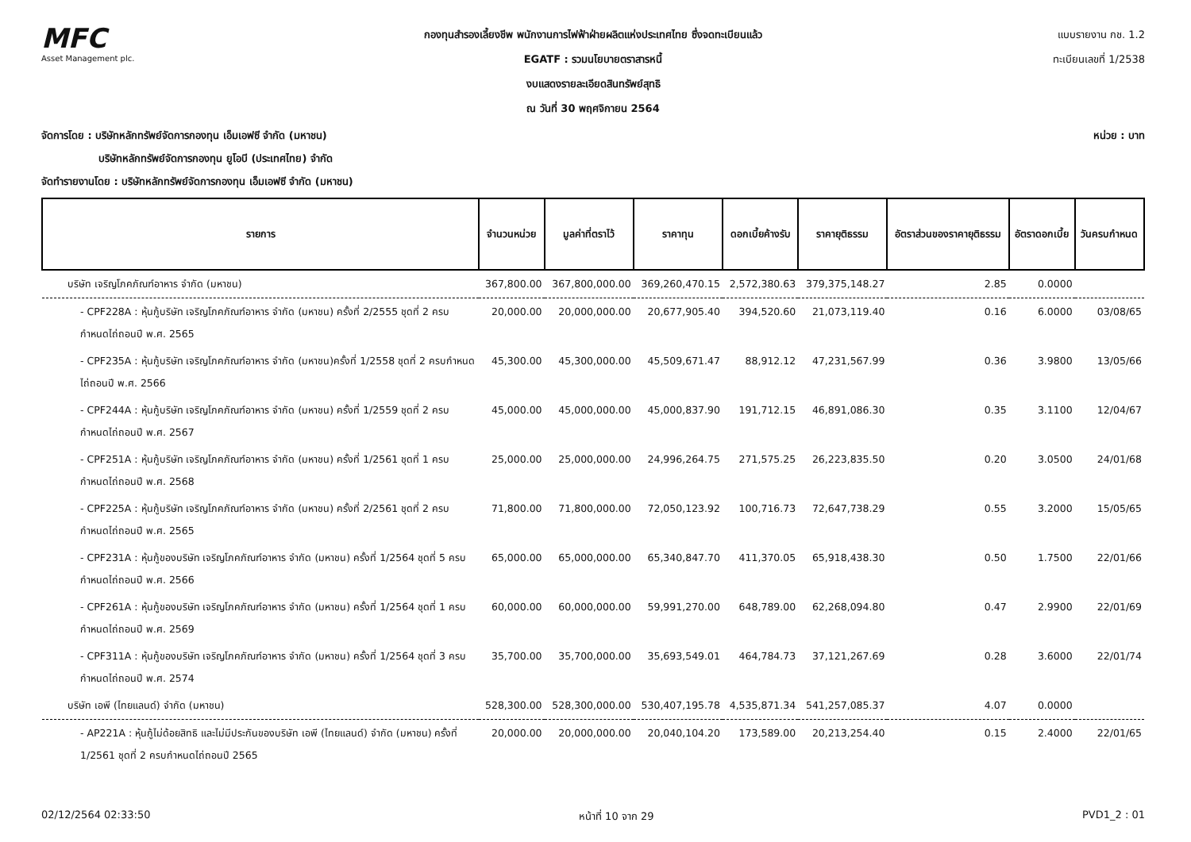MFC
Asset Management plc.
กองทุนสำรองเลี้ยงชีพ พนักงานการไฟฟ้าฝ่ายผลิตแห่งประเทศไทย ซึ่งจดทะเบียนแล้ว
EGATF : รวมนโยบายตราสารหนี้
งบแสดงรายละเอียดสินทรัพย์สุทธิ
ณ วันที่ 30 พฤศจิกายน 2564
แบบรายงาน กช. 1.2
ทะเบียนเลขที่ 1/2538
จัดการโดย : บริษัทหลักทรัพย์จัดการกองทุน เอ็มเอฟซี จำกัด (มหาชน)
บริษัทหลักทรัพย์จัดการกองทุน ยูโอบี (ประเทศไทย) จำกัด
จัดทำรายงานโดย : บริษัทหลักทรัพย์จัดการกองทุน เอ็มเอฟซี จำกัด (มหาชน)
หน่วย : บาท
| รายการ | จำนวนหน่วย | มูลค่าที่ตราไว้ | ราคาทุน | ดอกเบี้ยค้างรับ | ราคายุติธรรม | อัตราส่วนของราคายุติธรรม | อัตราดอกเบี้ย | วันครบกำหนด |
| --- | --- | --- | --- | --- | --- | --- | --- | --- |
| บริษัท เจริญโภคภัณฑ์อาหาร จำกัด (มหาชน) | 367,800.00 | 367,800,000.00 | 369,260,470.15 | 2,572,380.63 | 379,375,148.27 | 2.85 | 0.0000 | |
| - CPF228A : หุ้นกู้บริษัท เจริญโภคภัณฑ์อาหาร จำกัด (มหาชน) ครั้งที่ 2/2555 ชุดที่ 2 ครบกำหนดไถ่ถอนปี พ.ศ. 2565 | 20,000.00 | 20,000,000.00 | 20,677,905.40 | 394,520.60 | 21,073,119.40 | 0.16 | 6.0000 | 03/08/65 |
| - CPF235A : หุ้นกู้บริษัท เจริญโภคภัณฑ์อาหาร จำกัด (มหาชน)ครั้งที่ 1/2558 ชุดที่ 2 ครบกำหนดไถ่ถอนปี พ.ศ. 2566 | 45,300.00 | 45,300,000.00 | 45,509,671.47 | 88,912.12 | 47,231,567.99 | 0.36 | 3.9800 | 13/05/66 |
| - CPF244A : หุ้นกู้บริษัท เจริญโภคภัณฑ์อาหาร จำกัด (มหาชน) ครั้งที่ 1/2559 ชุดที่ 2 ครบกำหนดไถ่ถอนปี พ.ศ. 2567 | 45,000.00 | 45,000,000.00 | 45,000,837.90 | 191,712.15 | 46,891,086.30 | 0.35 | 3.1100 | 12/04/67 |
| - CPF251A : หุ้นกู้บริษัท เจริญโภคภัณฑ์อาหาร จำกัด (มหาชน) ครั้งที่ 1/2561 ชุดที่ 1 ครบกำหนดไถ่ถอนปี พ.ศ. 2568 | 25,000.00 | 25,000,000.00 | 24,996,264.75 | 271,575.25 | 26,223,835.50 | 0.20 | 3.0500 | 24/01/68 |
| - CPF225A : หุ้นกู้บริษัท เจริญโภคภัณฑ์อาหาร จำกัด (มหาชน) ครั้งที่ 2/2561 ชุดที่ 2 ครบกำหนดไถ่ถอนปี พ.ศ. 2565 | 71,800.00 | 71,800,000.00 | 72,050,123.92 | 100,716.73 | 72,647,738.29 | 0.55 | 3.2000 | 15/05/65 |
| - CPF231A : หุ้นกู้ของบริษัท เจริญโภคภัณฑ์อาหาร จำกัด (มหาชน) ครั้งที่ 1/2564 ชุดที่ 5 ครบกำหนดไถ่ถอนปี พ.ศ. 2566 | 65,000.00 | 65,000,000.00 | 65,340,847.70 | 411,370.05 | 65,918,438.30 | 0.50 | 1.7500 | 22/01/66 |
| - CPF261A : หุ้นกู้ของบริษัท เจริญโภคภัณฑ์อาหาร จำกัด (มหาชน) ครั้งที่ 1/2564 ชุดที่ 1 ครบกำหนดไถ่ถอนปี พ.ศ. 2569 | 60,000.00 | 60,000,000.00 | 59,991,270.00 | 648,789.00 | 62,268,094.80 | 0.47 | 2.9900 | 22/01/69 |
| - CPF311A : หุ้นกู้ของบริษัท เจริญโภคภัณฑ์อาหาร จำกัด (มหาชน) ครั้งที่ 1/2564 ชุดที่ 3 ครบกำหนดไถ่ถอนปี พ.ศ. 2574 | 35,700.00 | 35,700,000.00 | 35,693,549.01 | 464,784.73 | 37,121,267.69 | 0.28 | 3.6000 | 22/01/74 |
| บริษัท เอพี (ไทยแลนด์) จำกัด (มหาชน) | 528,300.00 | 528,300,000.00 | 530,407,195.78 | 4,535,871.34 | 541,257,085.37 | 4.07 | 0.0000 | |
| - AP221A : หุ้นกู้ไม่ด้อยสิทธิ และไม่มีประกันของบริษัท เอพี (ไทยแลนด์) จำกัด (มหาชน) ครั้งที่ 1/2561 ชุดที่ 2 ครบกำหนดไถ่ถอนปี 2565 | 20,000.00 | 20,000,000.00 | 20,040,104.20 | 173,589.00 | 20,213,254.40 | 0.15 | 2.4000 | 22/01/65 |
02/12/2564 02:33:50 หน้าที่ 10 จาก 29 PVD1_2 : 01